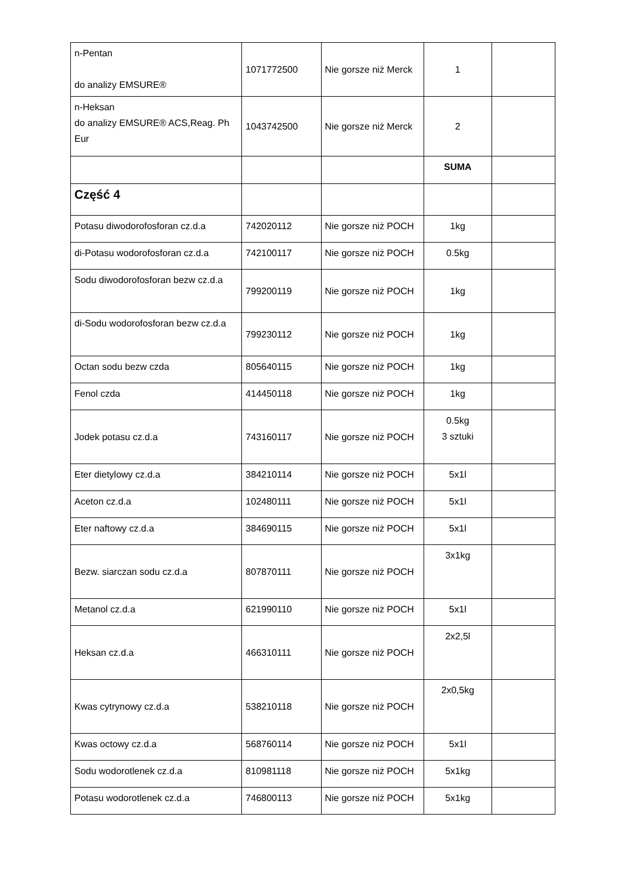| n-Pentan do analizy EMSURE® | 1071772500 | Nie gorsze niż Merck | 1 | |
| n-Heksan do analizy EMSURE® ACS,Reag. Ph Eur | 1043742500 | Nie gorsze niż Merck | 2 | |
| | | | SUMA | |
| Część 4 | | | | |
| Potasu diwodorofosforan cz.d.a | 742020112 | Nie gorsze niż POCH | 1kg | |
| di-Potasu wodorofosforan cz.d.a | 742100117 | Nie gorsze niż POCH | 0.5kg | |
| Sodu diwodorofosforan bezw cz.d.a | 799200119 | Nie gorsze niż POCH | 1kg | |
| di-Sodu wodorofosforan bezw cz.d.a | 799230112 | Nie gorsze niż POCH | 1kg | |
| Octan sodu bezw czda | 805640115 | Nie gorsze niż POCH | 1kg | |
| Fenol czda | 414450118 | Nie gorsze niż POCH | 1kg | |
| Jodek potasu cz.d.a | 743160117 | Nie gorsze niż POCH | 0.5kg 3 sztuki | |
| Eter dietylowy cz.d.a | 384210114 | Nie gorsze niż POCH | 5x1l | |
| Aceton cz.d.a | 102480111 | Nie gorsze niż POCH | 5x1l | |
| Eter naftowy cz.d.a | 384690115 | Nie gorsze niż POCH | 5x1l | |
| Bezw. siarczan sodu cz.d.a | 807870111 | Nie gorsze niż POCH | 3x1kg | |
| Metanol cz.d.a | 621990110 | Nie gorsze niż POCH | 5x1l | |
| Heksan cz.d.a | 466310111 | Nie gorsze niż POCH | 2x2,5l | |
| Kwas cytrynowy cz.d.a | 538210118 | Nie gorsze niż POCH | 2x0,5kg | |
| Kwas octowy cz.d.a | 568760114 | Nie gorsze niż POCH | 5x1l | |
| Sodu wodorotlenek cz.d.a | 810981118 | Nie gorsze niż POCH | 5x1kg | |
| Potasu wodorotlenek cz.d.a | 746800113 | Nie gorsze niż POCH | 5x1kg | |